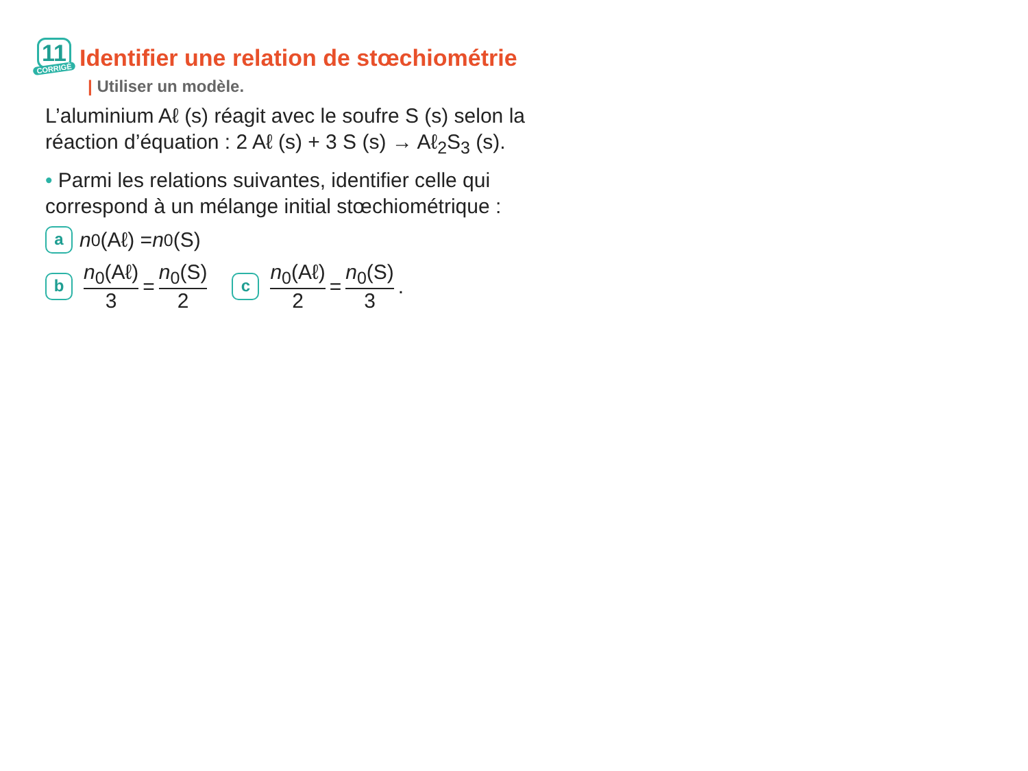11
CORRIGÉ
Identifier une relation de stœchiométrie
| Utiliser un modèle.
L’aluminium Aℓ (s) réagit avec le soufre S (s) selon la réaction d’équation : 2 Aℓ (s) + 3 S (s) → Aℓ<sub>2</sub>S<sub>3</sub> (s).
• Parmi les relations suivantes, identifier celle qui correspond à un mélange initial stœchiométrique :
a n<sub>0</sub>(Aℓ) = n<sub>0</sub>(S)
b n<sub>0</sub>(Aℓ) 3 = n<sub>0</sub>(S) 2 c n<sub>0</sub>(Aℓ) 2 = n<sub>0</sub>(S) 3.